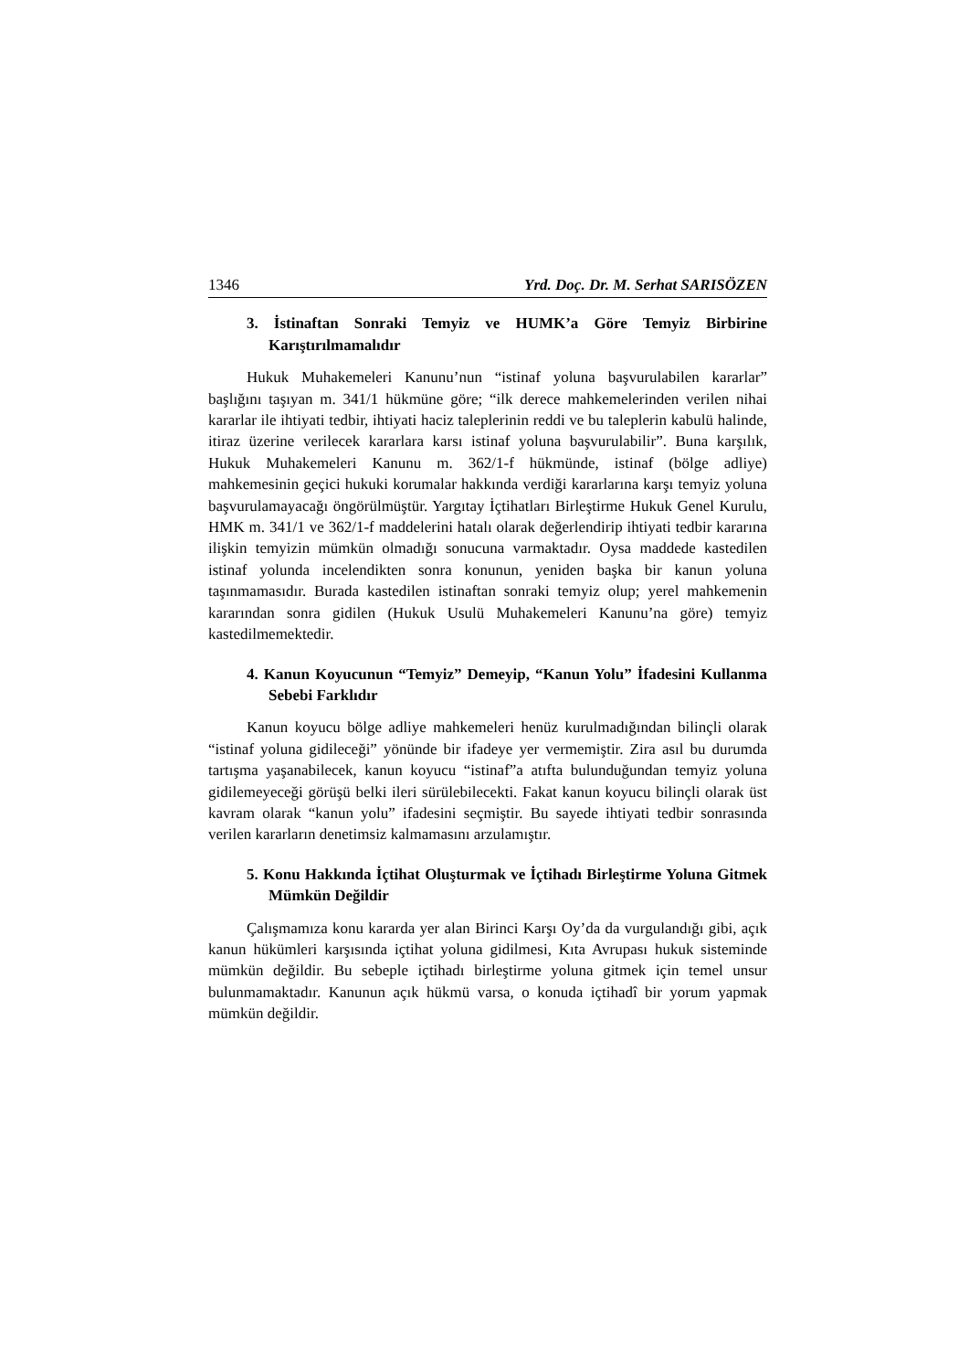1346 Yrd. Doç. Dr. M. Serhat SARISÖZEN
3. İstinaftan Sonraki Temyiz ve HUMK’a Göre Temyiz Birbirine Karıştırılmamalıdır
Hukuk Muhakemeleri Kanunu’nun “istinaf yoluna başvurulabilen kararlar” başlığını taşıyan m. 341/1 hükmüne göre; “ilk derece mahkemelerinden verilen nihai kararlar ile ihtiyati tedbir, ihtiyati haciz taleplerinin reddi ve bu taleplerin kabulü halinde, itiraz üzerine verilecek kararlara karsı istinaf yoluna başvurulabilir”. Buna karşılık, Hukuk Muhakemeleri Kanunu m. 362/1-f hükmünde, istinaf (bölge adliye) mahkemesinin geçici hukuki korumalar hakkında verdiği kararlarına karşı temyiz yoluna başvurulamayacağı öngörülmüştür. Yargıtay İçtihatları Birleştirme Hukuk Genel Kurulu, HMK m. 341/1 ve 362/1-f maddelerini hatalı olarak değerlendirip ihtiyati tedbir kararına ilişkin temyizin mümkün olmadığı sonucuna varmaktadır. Oysa maddede kastedilen istinaf yolunda incelendikten sonra konunun, yeniden başka bir kanun yoluna taşınmamasıdır. Burada kastedilen istinaftan sonraki temyiz olup; yerel mahkemenin kararından sonra gidilen (Hukuk Usulü Muhakemeleri Kanunu’na göre) temyiz kastedilmemektedir.
4. Kanun Koyucunun “Temyiz” Demeyip, “Kanun Yolu” İfadesini Kullanma Sebebi Farklıdır
Kanun koyucu bölge adliye mahkemeleri henüz kurulmadığından bilinçli olarak “istinaf yoluna gidileceği” yönünde bir ifadeye yer vermemiştir. Zira asıl bu durumda tartışma yaşanabilecek, kanun koyucu “istinaf”a atıfta bulunduğundan temyiz yoluna gidilemeyeceği görüşü belki ileri sürülebilecekti. Fakat kanun koyucu bilinçli olarak üst kavram olarak “kanun yolu” ifadesini seçmiştir. Bu sayede ihtiyati tedbir sonrasında verilen kararların denetimsiz kalmamasını arzulamıştır.
5. Konu Hakkında İçtihat Oluşturmak ve İçtihadı Birleştirme Yoluna Gitmek Mümkün Değildir
Çalışmamıza konu kararda yer alan Birinci Karşı Oy’da da vurgulandığı gibi, açık kanun hükümleri karşısında içtihat yoluna gidilmesi, Kıta Avrupası hukuk sisteminde mümkün değildir. Bu sebeple içtihadı birleştirme yoluna gitmek için temel unsur bulunmamaktadır. Kanunun açık hükmü varsa, o konuda içtihadî bir yorum yapmak mümkün değildir.